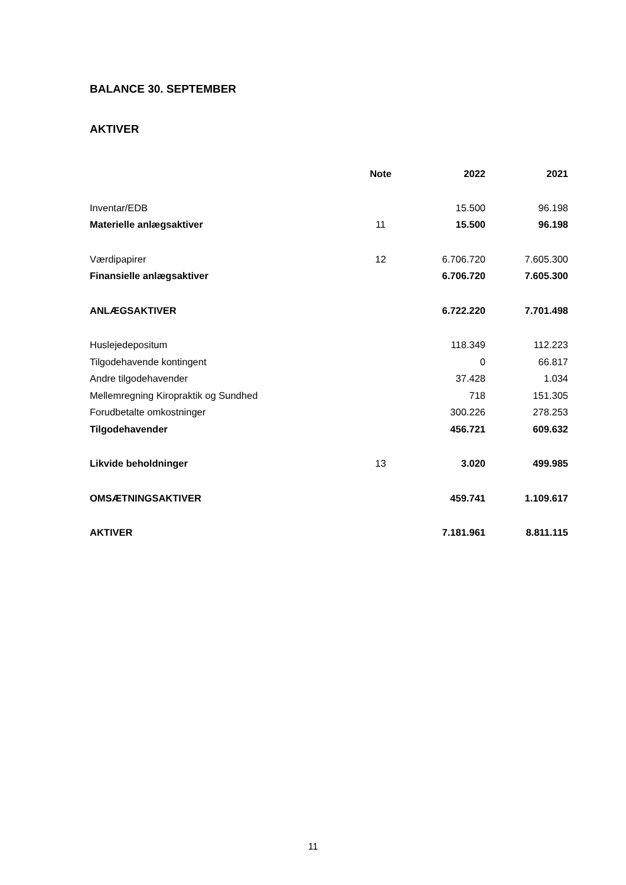BALANCE 30. SEPTEMBER
AKTIVER
| | Note | 2022 | 2021 |
| --- | --- | --- | --- |
| Inventar/EDB | | 15.500 | 96.198 |
| Materielle anlægsaktiver | 11 | 15.500 | 96.198 |
| Værdipapirer | 12 | 6.706.720 | 7.605.300 |
| Finansielle anlægsaktiver | | 6.706.720 | 7.605.300 |
| ANLÆGSAKTIVER | | 6.722.220 | 7.701.498 |
| Huslejedepositum | | 118.349 | 112.223 |
| Tilgodehavende kontingent | | 0 | 66.817 |
| Andre tilgodehavender | | 37.428 | 1.034 |
| Mellemregning Kiropraktik og Sundhed | | 718 | 151.305 |
| Forudbetalte omkostninger | | 300.226 | 278.253 |
| Tilgodehavender | | 456.721 | 609.632 |
| Likvide beholdninger | 13 | 3.020 | 499.985 |
| OMSÆTNINGSAKTIVER | | 459.741 | 1.109.617 |
| AKTIVER | | 7.181.961 | 8.811.115 |
11